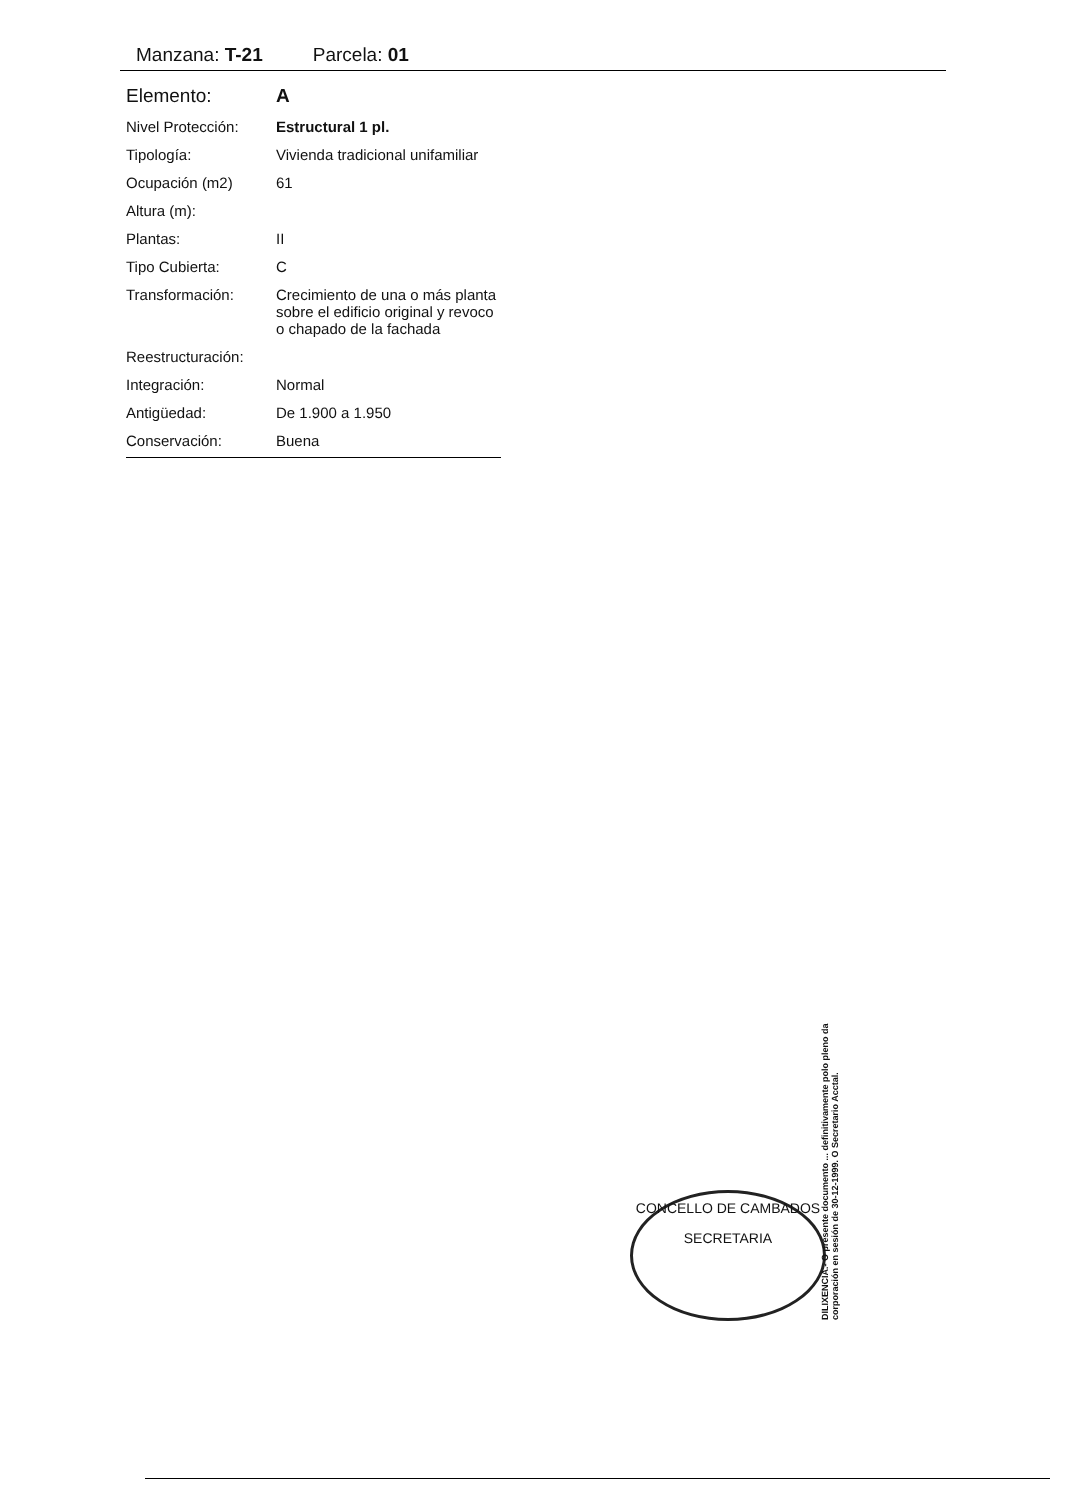Manzana: T-21 Parcela: 01
| Elemento: | A |
| Nivel Protección: | Estructural 1 pl. |
| Tipología: | Vivienda tradicional unifamiliar |
| Ocupación (m2) | 61 |
| Altura (m): | |
| Plantas: | II |
| Tipo Cubierta: | C |
| Transformación: | Crecimiento de una o más planta sobre el edificio original y revoco o chapado de la fachada |
| Reestructuración: | |
| Integración: | Normal |
| Antigüedad: | De 1.900 a 1.950 |
| Conservación: | Buena |
CONCELLO DE CAMBADOS
SECRETARIA
DILIXENCIA.- O presente documento ... definitivamente polo pleno da corporación en sesión de 30-12-1999. O Secretario Acctal.